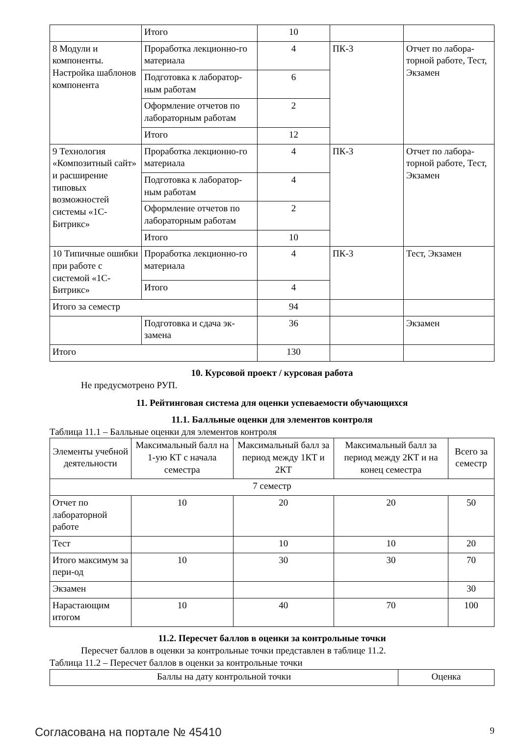| | Итого | 10 | | |
| 8 Модули и компоненты. Настройка шаблонов компонента | Проработка лекционно-го материала | 4 | ПК-3 | Отчет по лабора-торной работе, Тест, Экзамен |
| | Подготовка к лаборатор-ным работам | 6 | | |
| | Оформление отчетов по лабораторным работам | 2 | | |
| | Итого | 12 | | |
| 9 Технология «Композитный сайт» и расширение типовых возможностей системы «1С-Битрикс» | Проработка лекционно-го материала | 4 | ПК-3 | Отчет по лабора-торной работе, Тест, Экзамен |
| | Подготовка к лаборатор-ным работам | 4 | | |
| | Оформление отчетов по лабораторным работам | 2 | | |
| | Итого | 10 | | |
| 10 Типичные ошибки при работе с системой «1С-Битрикс» | Проработка лекционно-го материала | 4 | ПК-3 | Тест, Экзамен |
| | Итого | 4 | | |
| Итого за семестр | | 94 | | |
| | Подготовка и сдача эк-замена | 36 | | Экзамен |
| Итого | | 130 | | |
10. Курсовой проект / курсовая работа
Не предусмотрено РУП.
11. Рейтинговая система для оценки успеваемости обучающихся
11.1. Балльные оценки для элементов контроля
Таблица 11.1 – Балльные оценки для элементов контроля
| Элементы учебной деятельности | Максимальный балл на 1-ую КТ с начала семестра | Максимальный балл за период между 1КТ и 2КТ | Максимальный балл за период между 2КТ и на конец семестра | Всего за семестр |
| --- | --- | --- | --- | --- |
| 7 семестр | | | | |
| Отчет по лабораторной работе | 10 | 20 | 20 | 50 |
| Тест | | 10 | 10 | 20 |
| Итого максимум за пери-од | 10 | 30 | 30 | 70 |
| Экзамен | | | | 30 |
| Нарастающим итогом | 10 | 40 | 70 | 100 |
11.2. Пересчет баллов в оценки за контрольные точки
Пересчет баллов в оценки за контрольные точки представлен в таблице 11.2.
Таблица 11.2 – Пересчет баллов в оценки за контрольные точки
| Баллы на дату контрольной точки | Оценка |
Согласована на портале № 45410 9